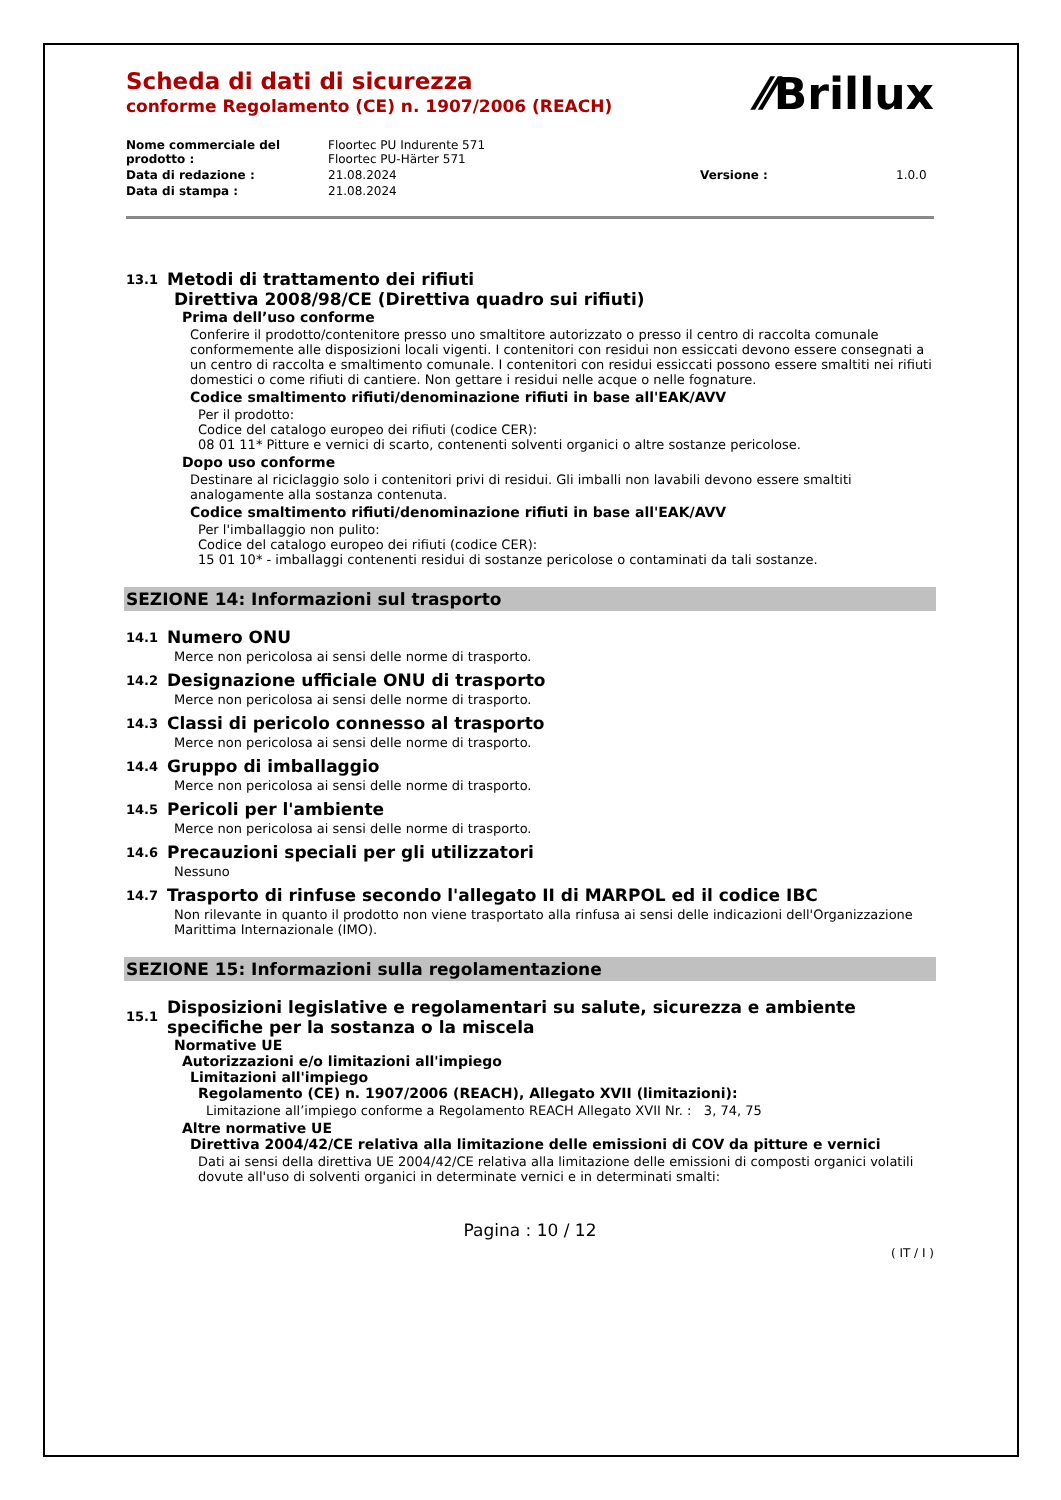⁄⁄Brillux
Scheda di dati di sicurezza
conforme Regolamento (CE) n. 1907/2006 (REACH)
Nome commerciale del prodotto :
Floortec PU Indurente 571
Floortec PU-Härter 571
Data di redazione :
21.08.2024
Versione :
1.0.0
Data di stampa :
21.08.2024
13.1 Metodi di trattamento dei rifiuti
Direttiva 2008/98/CE (Direttiva quadro sui rifiuti)
Prima dell’uso conforme
Conferire il prodotto/contenitore presso uno smaltitore autorizzato o presso il centro di raccolta comunale conformemente alle disposizioni locali vigenti. I contenitori con residui non essiccati devono essere consegnati a un centro di raccolta e smaltimento comunale. I contenitori con residui essiccati possono essere smaltiti nei rifiuti domestici o come rifiuti di cantiere. Non gettare i residui nelle acque o nelle fognature.
Codice smaltimento rifiuti/denominazione rifiuti in base all'EAK/AVV
Per il prodotto:
Codice del catalogo europeo dei rifiuti (codice CER):
08 01 11* Pitture e vernici di scarto, contenenti solventi organici o altre sostanze pericolose.
Dopo uso conforme
Destinare al riciclaggio solo i contenitori privi di residui. Gli imballi non lavabili devono essere smaltiti analogamente alla sostanza contenuta.
Codice smaltimento rifiuti/denominazione rifiuti in base all'EAK/AVV
Per l'imballaggio non pulito:
Codice del catalogo europeo dei rifiuti (codice CER):
15 01 10* - imballaggi contenenti residui di sostanze pericolose o contaminati da tali sostanze.
SEZIONE 14: Informazioni sul trasporto
14.1 Numero ONU
Merce non pericolosa ai sensi delle norme di trasporto.
14.2 Designazione ufficiale ONU di trasporto
Merce non pericolosa ai sensi delle norme di trasporto.
14.3 Classi di pericolo connesso al trasporto
Merce non pericolosa ai sensi delle norme di trasporto.
14.4 Gruppo di imballaggio
Merce non pericolosa ai sensi delle norme di trasporto.
14.5 Pericoli per l'ambiente
Merce non pericolosa ai sensi delle norme di trasporto.
14.6 Precauzioni speciali per gli utilizzatori
Nessuno
14.7 Trasporto di rinfuse secondo l'allegato II di MARPOL ed il codice IBC
Non rilevante in quanto il prodotto non viene trasportato alla rinfusa ai sensi delle indicazioni dell'Organizzazione Marittima Internazionale (IMO).
SEZIONE 15: Informazioni sulla regolamentazione
15.1 Disposizioni legislative e regolamentari su salute, sicurezza e ambiente specifiche per la sostanza o la miscela
Normative UE
Autorizzazioni e/o limitazioni all'impiego
Limitazioni all'impiego
Regolamento (CE) n. 1907/2006 (REACH), Allegato XVII (limitazioni):
Limitazione all’impiego conforme a Regolamento REACH Allegato XVII Nr. : 3, 74, 75
Altre normative UE
Direttiva 2004/42/CE relativa alla limitazione delle emissioni di COV da pitture e vernici
Dati ai sensi della direttiva UE 2004/42/CE relativa alla limitazione delle emissioni di composti organici volatili dovute all'uso di solventi organici in determinate vernici e in determinati smalti:
Pagina : 10 / 12
( IT / I )